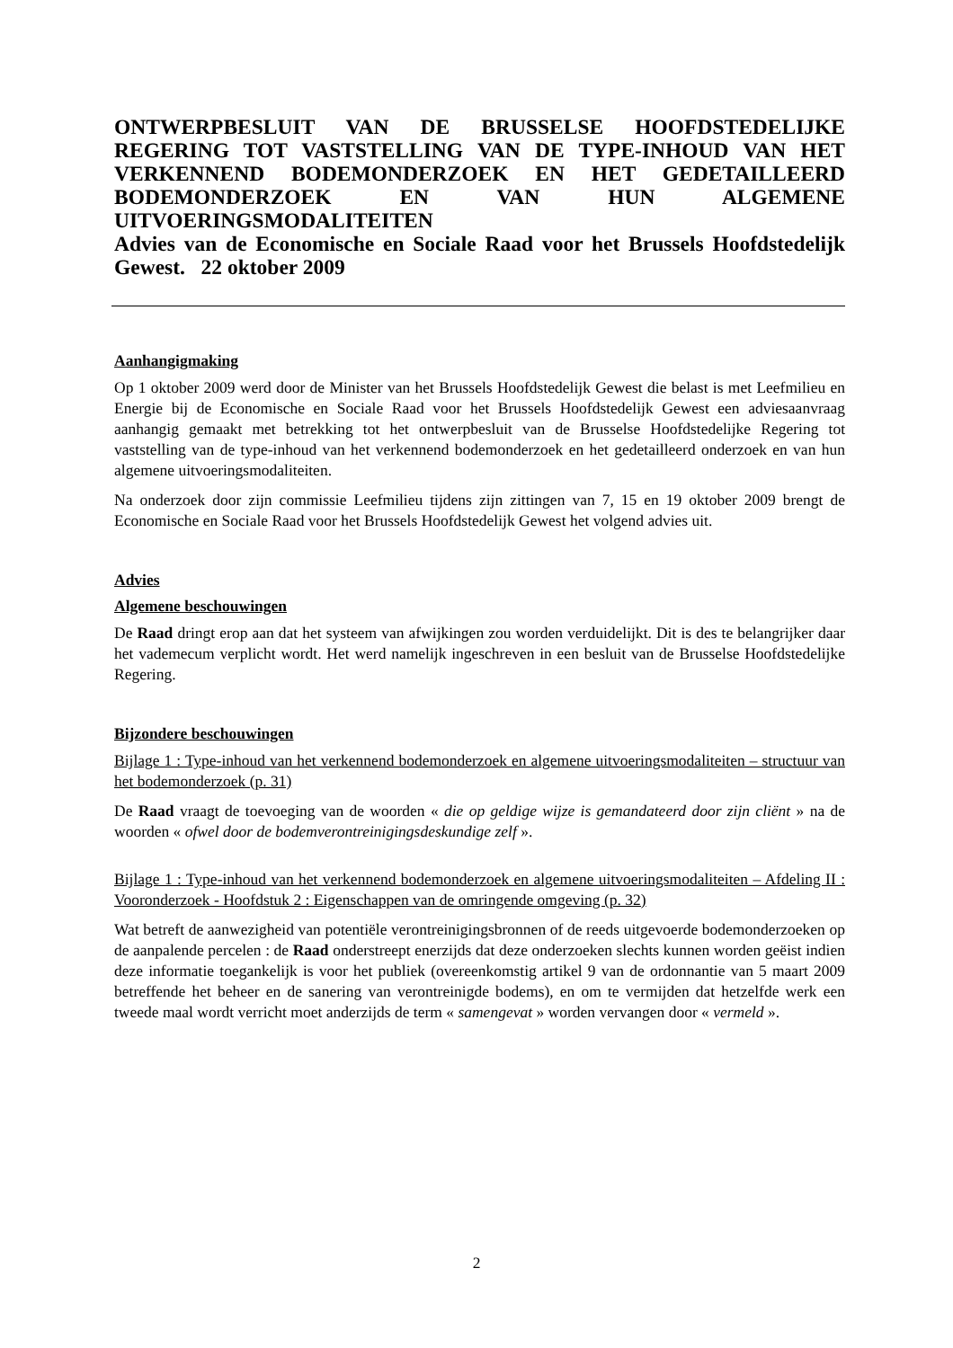ONTWERPBESLUIT VAN DE BRUSSELSE HOOFDSTEDELIJKE REGERING TOT VASTSTELLING VAN DE TYPE-INHOUD VAN HET VERKENNEND BODEMONDERZOEK EN HET GEDETAILLEERD BODEMONDERZOEK EN VAN HUN ALGEMENE UITVOERINGSMODALITEITEN
Advies van de Economische en Sociale Raad voor het Brussels Hoofdstedelijk Gewest. 22 oktober 2009
Aanhangigmaking
Op 1 oktober 2009 werd door de Minister van het Brussels Hoofdstedelijk Gewest die belast is met Leefmilieu en Energie bij de Economische en Sociale Raad voor het Brussels Hoofdstedelijk Gewest een adviesaanvraag aanhangig gemaakt met betrekking tot het ontwerpbesluit van de Brusselse Hoofdstedelijke Regering tot vaststelling van de type-inhoud van het verkennend bodemonderzoek en het gedetailleerd onderzoek en van hun algemene uitvoeringsmodaliteiten.
Na onderzoek door zijn commissie Leefmilieu tijdens zijn zittingen van 7, 15 en 19 oktober 2009 brengt de Economische en Sociale Raad voor het Brussels Hoofdstedelijk Gewest het volgend advies uit.
Advies
Algemene beschouwingen
De Raad dringt erop aan dat het systeem van afwijkingen zou worden verduidelijkt. Dit is des te belangrijker daar het vademecum verplicht wordt. Het werd namelijk ingeschreven in een besluit van de Brusselse Hoofdstedelijke Regering.
Bijzondere beschouwingen
Bijlage 1 : Type-inhoud van het verkennend bodemonderzoek en algemene uitvoeringsmodaliteiten – structuur van het bodemonderzoek (p. 31)
De Raad vraagt de toevoeging van de woorden « die op geldige wijze is gemandateerd door zijn cliënt » na de woorden « ofwel door de bodemverontreinigingsdeskundige zelf ».
Bijlage 1 : Type-inhoud van het verkennend bodemonderzoek en algemene uitvoeringsmodaliteiten – Afdeling II : Vooronderzoek - Hoofdstuk 2 : Eigenschappen van de omringende omgeving (p. 32)
Wat betreft de aanwezigheid van potentiële verontreinigingsbronnen of de reeds uitgevoerde bodemonderzoeken op de aanpalende percelen : de Raad onderstreept enerzijds dat deze onderzoeken slechts kunnen worden geëist indien deze informatie toegankelijk is voor het publiek (overeenkomstig artikel 9 van de ordonnantie van 5 maart 2009 betreffende het beheer en de sanering van verontreinigde bodems), en om te vermijden dat hetzelfde werk een tweede maal wordt verricht moet anderzijds de term « samengevat » worden vervangen door « vermeld ».
2